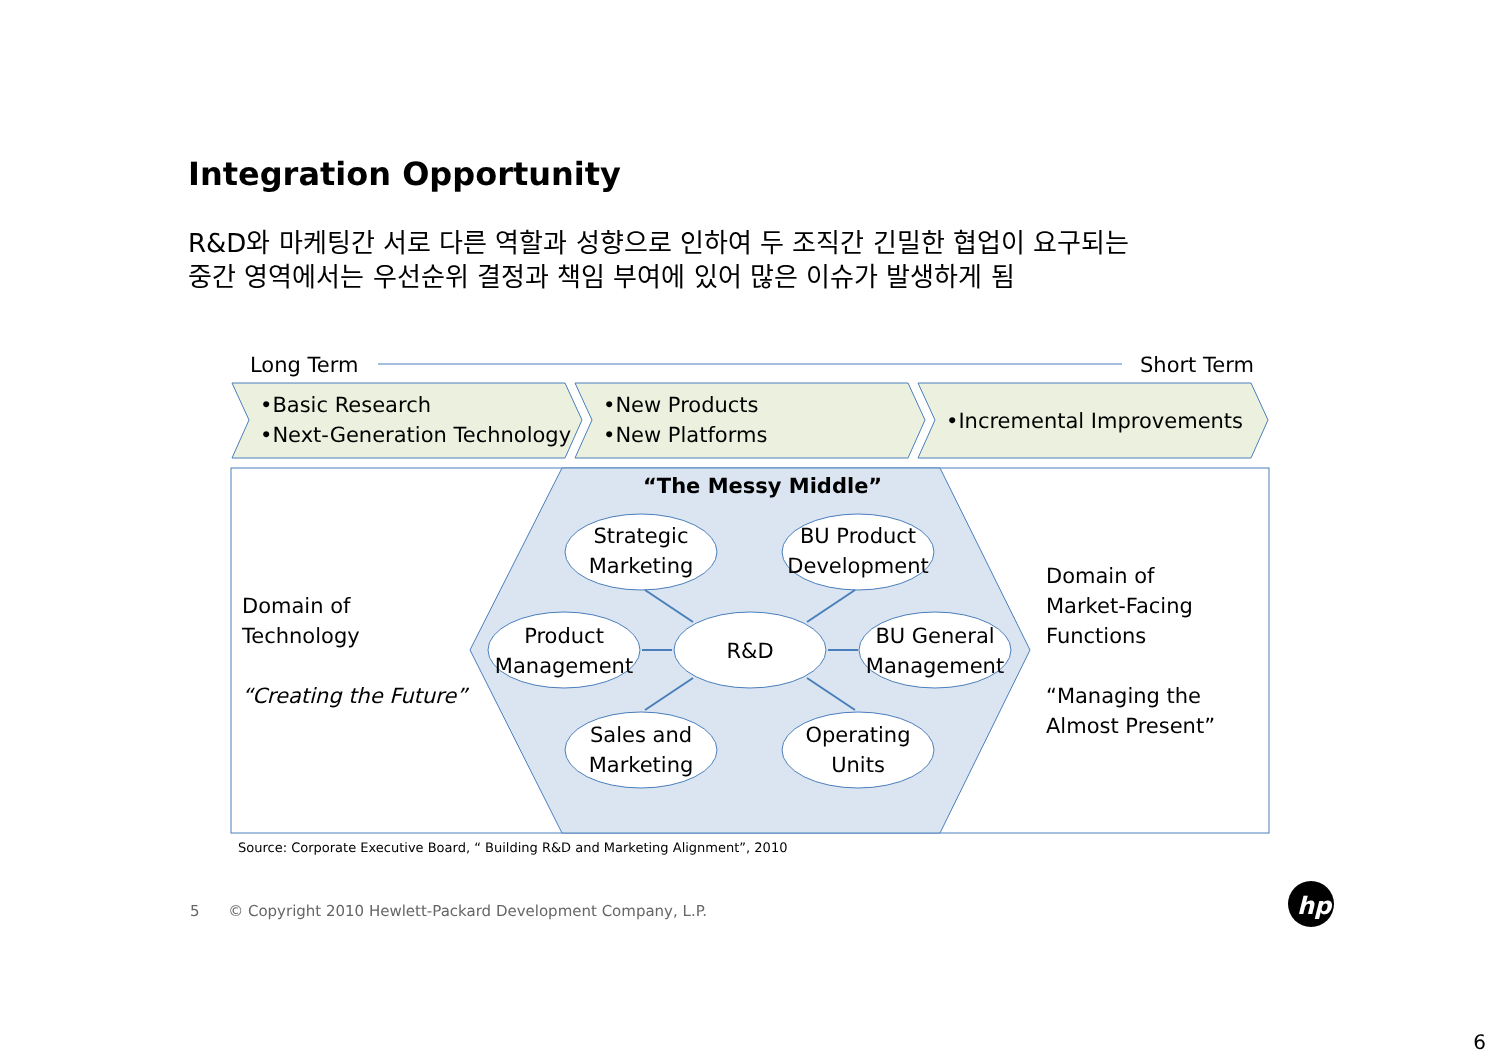Integration Opportunity
R&D와 마케팅간 서로 다른 역할과 성향으로 인하여 두 조직간 긴밀한 협업이 요구되는
중간 영역에서는 우선순위 결정과 책임 부여에 있어 많은 이슈가 발생하게 됨
hp
Long Term Short Term
•Basic Research
•Next-Generation Technology
•New Products
•New Platforms
•Incremental Improvements
“The Messy Middle”
Domain of
Technology
“Creating the Future”
Domain of
Market-Facing
Functions
“Managing the
Almost Present”
Strategic Marketing
BU Product Development
Product Management
R&D
BU General Management
Sales and Marketing
Operating Units
Source: Corporate Executive Board, “ Building R&D and Marketing Alignment”, 2010
5 © Copyright 2010 Hewlett-Packard Development Company, L.P.
6